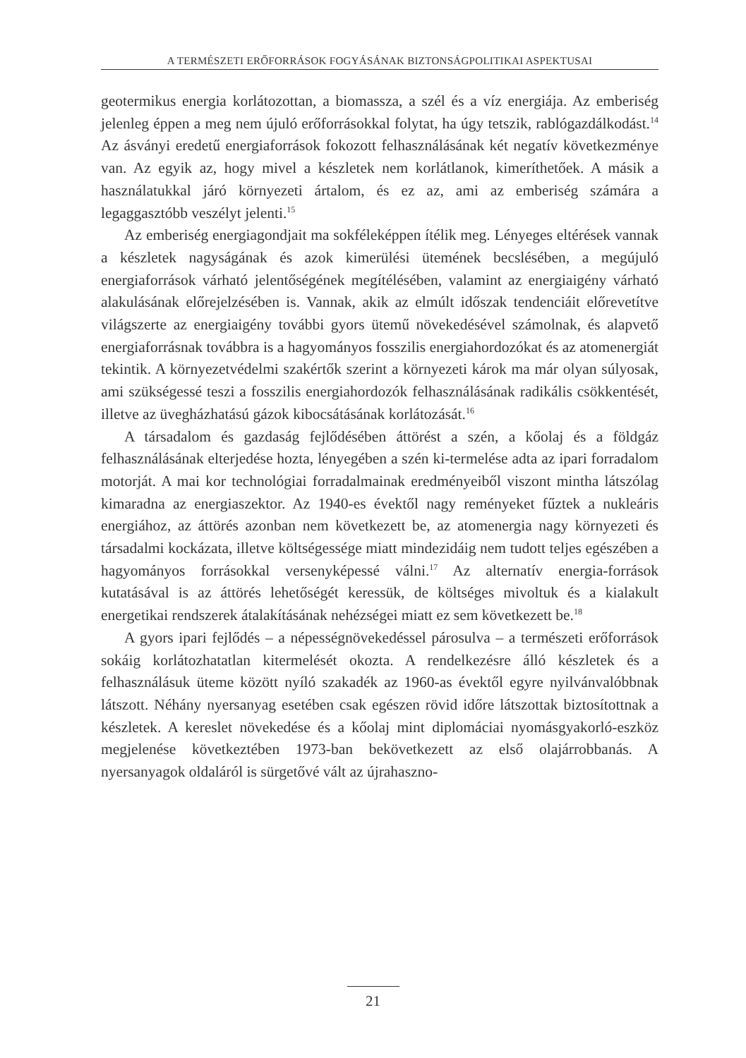A TERMÉSZETI ERŐFORRÁSOK FOGYÁSÁNAK BIZTONSÁGPOLITIKAI ASPEKTUSAI
geotermikus energia korlátozottan, a biomassza, a szél és a víz energiája. Az emberiség jelenleg éppen a meg nem újuló erőforrásokkal folytat, ha úgy tetszik, rablógazdálkodást.<sup>14</sup> Az ásványi eredetű energiaforrások fokozott felhasználásának két negatív következménye van. Az egyik az, hogy mivel a készletek nem korlátlanok, kimeríthetőek. A másik a használatukkal járó környezeti ártalom, és ez az, ami az emberiség számára a legaggasztóbb veszélyt jelenti.<sup>15</sup>
Az emberiség energiagondjait ma sokféleképpen ítélik meg. Lényeges eltérések vannak a készletek nagyságának és azok kimerülési ütemének becslésében, a megújuló energiaforrások várható jelentőségének megítélésében, valamint az energiaigény várható alakulásának előrejelzésében is. Vannak, akik az elmúlt időszak tendenciáit előrevetítve világszerte az energiaigény további gyors ütemű növekedésével számolnak, és alapvető energiaforrásnak továbbra is a hagyományos fosszilis energiahordozókat és az atomenergiát tekintik. A környezetvédelmi szakértők szerint a környezeti károk ma már olyan súlyosak, ami szükségessé teszi a fosszilis energiahordozók felhasználásának radikális csökkentését, illetve az üvegházhatású gázok kibocsátásának korlátozását.<sup>16</sup>
A társadalom és gazdaság fejlődésében áttörést a szén, a kőolaj és a földgáz felhasználásának elterjedése hozta, lényegében a szén ki-termelése adta az ipari forradalom motorját. A mai kor technológiai forradalmainak eredményeiből viszont mintha látszólag kimaradna az energiaszektor. Az 1940-es évektől nagy reményeket fűztek a nukleáris energiához, az áttörés azonban nem következett be, az atomenergia nagy környezeti és társadalmi kockázata, illetve költségessége miatt mindezidáig nem tudott teljes egészében a hagyományos forrásokkal versenyképessé válni.<sup>17</sup> Az alternatív energia-források kutatásával is az áttörés lehetőségét keressük, de költséges mivoltuk és a kialakult energetikai rendszerek átalakításának nehézségei miatt ez sem következett be.<sup>18</sup>
A gyors ipari fejlődés – a népességnövekedéssel párosulva – a természeti erőforrások sokáig korlátozhatatlan kitermelését okozta. A rendelkezésre álló készletek és a felhasználásuk üteme között nyíló szakadék az 1960-as évektől egyre nyilvánvalóbbnak látszott. Néhány nyersanyag esetében csak egészen rövid időre látszottak biztosítottnak a készletek. A kereslet növekedése és a kőolaj mint diplomáciai nyomásgyakorló-eszköz megjelenése következtében 1973-ban bekövetkezett az első olajárrobbanás. A nyersanyagok oldaláról is sürgetővé vált az újrahaszno-
21